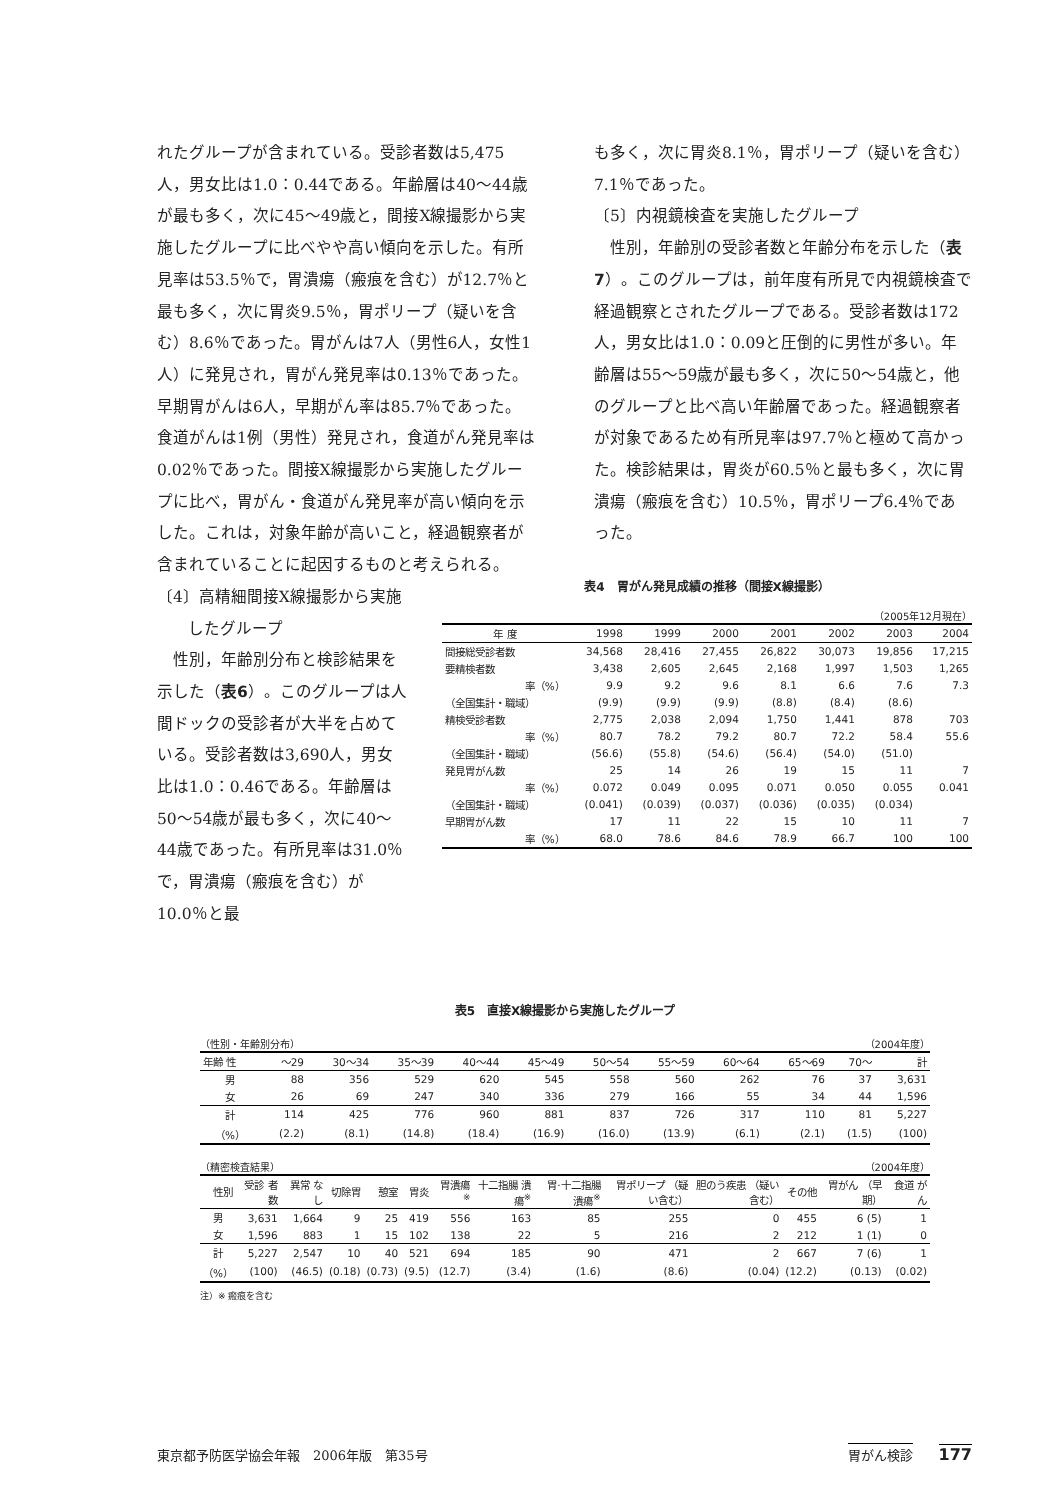れたグループが含まれている。受診者数は5,475人，男女比は1.0：0.44である。年齢層は40～44歳が最も多く，次に45～49歳と，間接X線撮影から実施したグループに比べやや高い傾向を示した。有所見率は53.5％で，胃潰瘍（瘢痕を含む）が12.7％と最も多く，次に胃炎9.5％，胃ポリープ（疑いを含む）8.6％であった。胃がんは7人（男性6人，女性1人）に発見され，胃がん発見率は0.13％であった。早期胃がんは6人，早期がん率は85.7％であった。食道がんは1例（男性）発見され，食道がん発見率は0.02％であった。間接X線撮影から実施したグループに比べ，胃がん・食道がん発見率が高い傾向を示した。これは，対象年齢が高いこと，経過観察者が含まれていることに起因するものと考えられる。
も多く，次に胃炎8.1％，胃ポリープ（疑いを含む）7.1％であった。
〔5〕内視鏡検査を実施したグループ
性別，年齢別の受診者数と年齢分布を示した（表7）。このグループは，前年度有所見で内視鏡検査で経過観察とされたグループである。受診者数は172人，男女比は1.0：0.09と圧倒的に男性が多い。年齢層は55～59歳が最も多く，次に50～54歳と，他のグループと比べ高い年齢層であった。経過観察者が対象であるため有所見率は97.7％と極めて高かった。検診結果は，胃炎が60.5％と最も多く，次に胃潰瘍（瘢痕を含む）10.5％，胃ポリープ6.4％であった。
〔4〕高精細間接X線撮影から実施
したグループ
性別，年齢別分布と検診結果を示した（表6）。このグループは人間ドックの受診者が大半を占めている。受診者数は3,690人，男女比は1.0：0.46である。年齢層は50～54歳が最も多く，次に40～44歳であった。有所見率は31.0％で，胃潰瘍（瘢痕を含む）が10.0％と最
表4　胃がん発見成績の推移（間接X線撮影）
（2005年12月現在）
| 年 度 | 1998 | 1999 | 2000 | 2001 | 2002 | 2003 | 2004 |
| --- | --- | --- | --- | --- | --- | --- | --- |
| 間接総受診者数 | 34,568 | 28,416 | 27,455 | 26,822 | 30,073 | 19,856 | 17,215 |
| 要精検者数 | 3,438 | 2,605 | 2,645 | 2,168 | 1,997 | 1,503 | 1,265 |
| 率（%） | 9.9 | 9.2 | 9.6 | 8.1 | 6.6 | 7.6 | 7.3 |
| （全国集計・職域） | (9.9) | (9.9) | (9.9) | (8.8) | (8.4) | (8.6) | |
| 精検受診者数 | 2,775 | 2,038 | 2,094 | 1,750 | 1,441 | 878 | 703 |
| 率（%） | 80.7 | 78.2 | 79.2 | 80.7 | 72.2 | 58.4 | 55.6 |
| （全国集計・職域） | (56.6) | (55.8) | (54.6) | (56.4) | (54.0) | (51.0) | |
| 発見胃がん数 | 25 | 14 | 26 | 19 | 15 | 11 | 7 |
| 率（%） | 0.072 | 0.049 | 0.095 | 0.071 | 0.050 | 0.055 | 0.041 |
| （全国集計・職域） | (0.041) | (0.039) | (0.037) | (0.036) | (0.035) | (0.034) | |
| 早期胃がん数 | 17 | 11 | 22 | 15 | 10 | 11 | 7 |
| 率（%） | 68.0 | 78.6 | 84.6 | 78.9 | 66.7 | 100 | 100 |
表5　直接X線撮影から実施したグループ
（性別・年齢別分布） （2004年度）
| 年齢 性 | ～29 | 30～34 | 35～39 | 40～44 | 45～49 | 50～54 | 55～59 | 60～64 | 65～69 | 70～ | 計 |
| --- | --- | --- | --- | --- | --- | --- | --- | --- | --- | --- | --- |
| 男 | 88 | 356 | 529 | 620 | 545 | 558 | 560 | 262 | 76 | 37 | 3,631 |
| 女 | 26 | 69 | 247 | 340 | 336 | 279 | 166 | 55 | 34 | 44 | 1,596 |
| 計 | 114 | 425 | 776 | 960 | 881 | 837 | 726 | 317 | 110 | 81 | 5,227 |
| （%） | (2.2) | (8.1) | (14.8) | (18.4) | (16.9) | (16.0) | (13.9) | (6.1) | (2.1) | (1.5) | (100) |
（精密検査結果） （2004年度）
| 性別 | 受診 者数 | 異常 なし | 切除胃 | 憩室 | 胃炎 | 胃潰瘍<sup>※</sup> | 十二指腸 潰瘍<sup>※</sup> | 胃·十二指腸 潰瘍<sup>※</sup> | 胃ポリープ （疑い含む） | 胆のう疾患 （疑い含む） | その他 | 胃がん （早期） | 食道 がん |
| --- | --- | --- | --- | --- | --- | --- | --- | --- | --- | --- | --- | --- | --- |
| 男 | 3,631 | 1,664 | 9 | 25 | 419 | 556 | 163 | 85 | 255 | 0 | 455 | 6 (5) | 1 |
| 女 | 1,596 | 883 | 1 | 15 | 102 | 138 | 22 | 5 | 216 | 2 | 212 | 1 (1) | 0 |
| 計 | 5,227 | 2,547 | 10 | 40 | 521 | 694 | 185 | 90 | 471 | 2 | 667 | 7 (6) | 1 |
| （%） | (100) | (46.5) | (0.18) | (0.73) | (9.5) | (12.7) | (3.4) | (1.6) | (8.6) | (0.04) | (12.2) | (0.13) | (0.02) |
注）※ 瘢痕を含む
東京都予防医学協会年報　2006年版　第35号 胃がん検診　　177